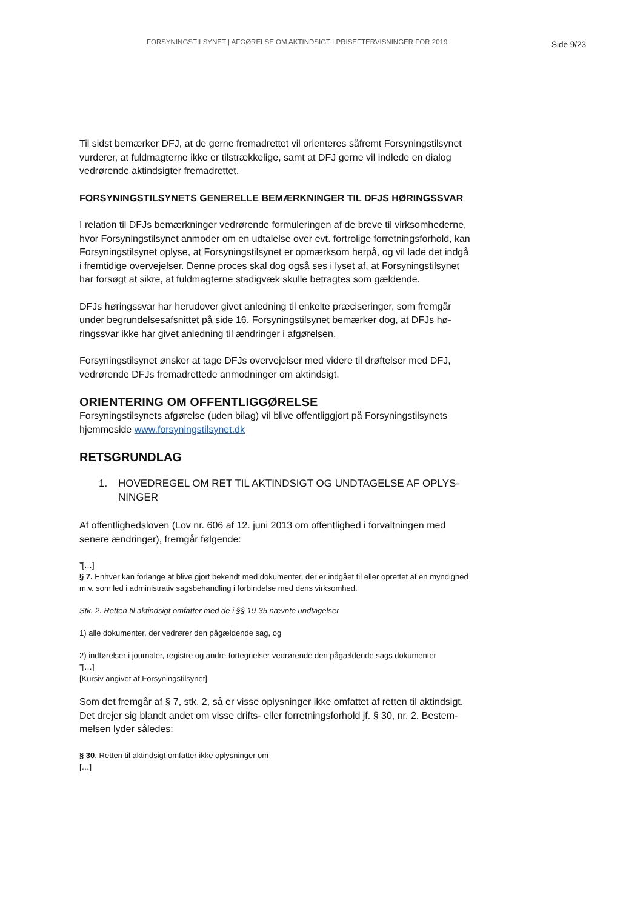FORSYNINGSTILSYNET | AFGØRELSE OM AKTINDSIGT I PRISEFTERVISNINGER FOR 2019
Side 9/23
Til sidst bemærker DFJ, at de gerne fremadrettet vil orienteres såfremt Forsyningstilsy­net vurderer, at fuldmagterne ikke er tilstrækkelige, samt at DFJ gerne vil indlede en dialog vedrørende aktindsigter fremadrettet.
FORSYNINGSTILSYNETS GENERELLE BEMÆRKNINGER TIL DFJS HØ­RINGSSVAR
I relation til DFJs bemærkninger vedrørende formuleringen af de breve til virksomhe­derne, hvor Forsyningstilsynet anmoder om en udtalelse over evt. fortrolige forret­ningsforhold, kan Forsyningstilsynet oplyse, at Forsyningstilsynet er opmærksom herpå, og vil lade det indgå i fremtidige overvejelser. Denne proces skal dog også ses i lyset af, at Forsyningstilsynet har forsøgt at sikre, at fuldmagterne stadigvæk skulle be­tragtes som gældende.
DFJs høringssvar har herudover givet anledning til enkelte præciseringer, som fremgår under begrundelsesafsnittet på side 16. Forsyningstilsynet bemærker dog, at DFJs hø­ringssvar ikke har givet anledning til ændringer i afgørelsen.
Forsyningstilsynet ønsker at tage DFJs overvejelser med videre til drøftelser med DFJ, vedrørende DFJs fremadrettede anmodninger om aktindsigt.
ORIENTERING OM OFFENTLIGGØRELSE
Forsyningstilsynets afgørelse (uden bilag) vil blive offentliggjort på Forsyningstilsynets hjemmeside www.forsyningstilsynet.dk
RETSGRUNDLAG
1. HOVEDREGEL OM RET TIL AKTINDSIGT OG UNDTAGELSE AF OPLYS­NINGER
Af offentlighedsloven (Lov nr. 606 af 12. juni 2013 om offentlighed i forvaltningen med senere ændringer), fremgår følgende:
”[…]
§ 7. Enhver kan forlange at blive gjort bekendt med dokumenter, der er indgået til eller oprettet af en myndighed m.v. som led i administrativ sagsbehandling i forbindelse med dens virksomhed.
Stk. 2. Retten til aktindsigt omfatter med de i §§ 19-35 nævnte undtagelser
1) alle dokumenter, der vedrører den pågældende sag, og
2) indførelser i journaler, registre og andre fortegnelser vedrørende den pågældende sags dokumenter
”[…]
[Kursiv angivet af Forsyningstilsynet]
Som det fremgår af § 7, stk. 2, så er visse oplysninger ikke omfattet af retten til aktindsigt. Det drejer sig blandt andet om visse drifts- eller forretningsforhold jf. § 30, nr. 2. Bestem­melsen lyder således:
§ 30. Retten til aktindsigt omfatter ikke oplysninger om
[…]